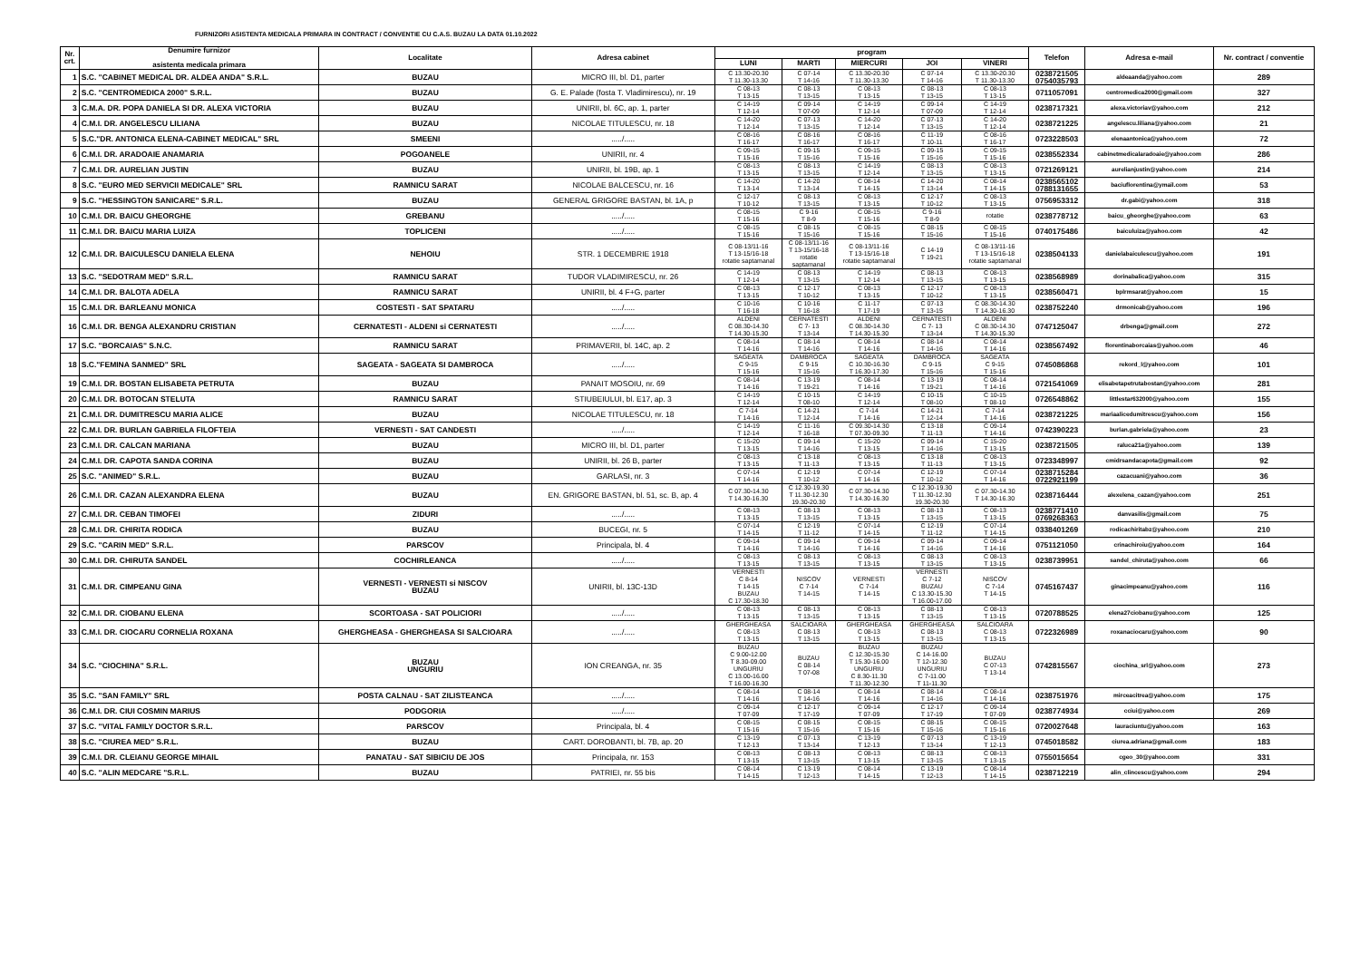FURNIZORI ASISTENTA MEDICALA PRIMARA IN CONTRACT / CONVENTIE CU C.A.S. BUZAU LA DATA 01.10.2022
| Nr. crt. | Denumire furnizor asistenta medicala primara | Localitate | Adresa cabinet | program | | | | | Telefon | Adresa e-mail | Nr. contract / conventie |
| --- | --- | --- | --- | --- | --- | --- | --- | --- | --- | --- | --- |
| | | | | LUNI | MARTI | MIERCURI | JOI | VINERI | | | |
| 1 | S.C. "CABINET MEDICAL DR. ALDEA ANDA" S.R.L. | BUZAU | MICRO III, bl. D1, parter | C 13.30-20.30 T 11.30-13.30 | C 07-14 T 14-16 | C 13.30-20.30 T 11.30-13.30 | C 07-14 T 14-16 | C 13.30-20.30 T 11.30-13.30 | 0238721505 0754035793 | aldeaanda@yahoo.com | 289 |
| 2 | S.C. "CENTROMEDICA 2000" S.R.L. | BUZAU | G. E. Palade (fosta T. Vladimirescu), nr. 19 | C 08-13 T 13-15 | C 08-13 T 13-15 | C 08-13 T 13-15 | C 08-13 T 13-15 | C 08-13 T 13-15 | 0711057091 | centromedica2000@gmail.com | 327 |
| 3 | C.M.A. DR. POPA DANIELA SI DR. ALEXA VICTORIA | BUZAU | UNIRII, bl. 6C, ap. 1, parter | C 14-19 T 12-14 | C 09-14 T 07-09 | C 14-19 T 12-14 | C 09-14 T 07-09 | C 14-19 T 12-14 | 0238717321 | alexa.victoriav@yahoo.com | 212 |
| 4 | C.M.I. DR. ANGELESCU LILIANA | BUZAU | NICOLAE TITULESCU, nr. 18 | C 14-20 T 12-14 | C 07-13 T 13-15 | C 14-20 T 12-14 | C 07-13 T 13-15 | C 14-20 T 12-14 | 0238721225 | angelescu.liliana@yahoo.com | 21 |
| 5 | S.C."DR. ANTONICA ELENA-CABINET MEDICAL" SRL | SMEENI | ...../..... | C 08-16 T 16-17 | C 08-16 T 16-17 | C 08-16 T 16-17 | C 11-19 T 10-11 | C 08-16 T 16-17 | 0723228503 | elenaantonica@yahoo.com | 72 |
| 6 | C.M.I. DR. ARADOAIE ANAMARIA | POGOANELE | UNIRII, nr. 4 | C 09-15 T 15-16 | C 09-15 T 15-16 | C 09-15 T 15-16 | C 09-15 T 15-16 | C 09-15 T 15-16 | 0238552334 | cabinetmedicalaradoaie@yahoo.com | 286 |
| 7 | C.M.I. DR. AURELIAN JUSTIN | BUZAU | UNIRII, bl. 19B, ap. 1 | C 08-13 T 13-15 | C 08-13 T 13-15 | C 14-19 T 12-14 | C 08-13 T 13-15 | C 08-13 T 13-15 | 0721269121 | aurelianjustin@yahoo.com | 214 |
| 8 | S.C. "EURO MED SERVICII MEDICALE" SRL | RAMNICU SARAT | NICOLAE BALCESCU, nr. 16 | C 14-20 T 13-14 | C 14-20 T 13-14 | C 08-14 T 14-15 | C 14-20 T 13-14 | C 08-14 T 14-15 | 0238565102 0788131655 | baciuflorentina@ymail.com | 53 |
| 9 | S.C. "HESSINGTON SANICARE" S.R.L. | BUZAU | GENERAL GRIGORE BASTAN, bl. 1A, p | C 12-17 T 10-12 | C 08-13 T 13-15 | C 08-13 T 13-15 | C 12-17 T 10-12 | C 08-13 T 13-15 | 0756953312 | dr.gabi@yahoo.com | 318 |
| 10 | C.M.I. DR. BAICU GHEORGHE | GREBANU | ...../..... | C 08-15 T 15-16 | C 9-16 T 8-9 | C 08-15 T 15-16 | C 9-16 T 8-9 | rotatie | 0238778712 | baicu_gheorghe@yahoo.com | 63 |
| 11 | C.M.I. DR. BAICU MARIA LUIZA | TOPLICENI | ...../..... | C 08-15 T 15-16 | C 08-15 T 15-16 | C 08-15 T 15-16 | C 08-15 T 15-16 | C 08-15 T 15-16 | 0740175486 | baiculuiza@yahoo.com | 42 |
| 12 | C.M.I. DR. BAICULESCU DANIELA ELENA | NEHOIU | STR. 1 DECEMBRIE 1918 | C 08-13/11-16 T 13-15/16-18 rotatie saptamanal | C 08-13/11-16 T 13-15/16-18 rotatie saptamanal | C 08-13/11-16 T 13-15/16-18 rotatie saptamanal | C 14-19 T 19-21 | C 08-13/11-16 T 13-15/16-18 rotatie saptamanal | 0238504133 | danielabaiculescu@yahoo.com | 191 |
| 13 | S.C. "SEDOTRAM MED" S.R.L. | RAMNICU SARAT | TUDOR VLADIMIRESCU, nr. 26 | C 14-19 T 12-14 | C 08-13 T 13-15 | C 14-19 T 12-14 | C 08-13 T 13-15 | C 08-13 T 13-15 | 0238568989 | dorinabalica@yahoo.com | 315 |
| 14 | C.M.I. DR. BALOTA ADELA | RAMNICU SARAT | UNIRII, bl. 4 F+G, parter | C 08-13 T 13-15 | C 12-17 T 10-12 | C 08-13 T 13-15 | C 12-17 T 10-12 | C 08-13 T 13-15 | 0238560471 | bplrmsarat@yahoo.com | 15 |
| 15 | C.M.I. DR. BARLEANU MONICA | COSTESTI - SAT SPATARU | ...../..... | C 10-16 T 16-18 | C 10-16 T 16-18 | C 11-17 T 17-19 | C 07-13 T 13-15 | C 08.30-14.30 T 14.30-16.30 | 0238752240 | drmonicab@yahoo.com | 196 |
| 16 | C.M.I. DR. BENGA ALEXANDRU CRISTIAN | CERNATESTI - ALDENI si CERNATESTI | ...../..... | ALDENI C 08.30-14.30 T 14.30-15.30 | CERNATESTI C 7- 13 T 13-14 | ALDENI C 08.30-14.30 T 14.30-15.30 | CERNATESTI C 7- 13 T 13-14 | ALDENI C 08.30-14.30 T 14.30-15.30 | 0747125047 | drbenga@gmail.com | 272 |
| 17 | S.C. "BORCAIAS" S.N.C. | RAMNICU SARAT | PRIMAVERII, bl. 14C, ap. 2 | C 08-14 T 14-16 | C 08-14 T 14-16 | C 08-14 T 14-16 | C 08-14 T 14-16 | C 08-14 T 14-16 | 0238567492 | florentinaborcaias@yahoo.com | 46 |
| 18 | S.C."FEMINA SANMED" SRL | SAGEATA - SAGEATA SI DAMBROCA | ...../..... | SAGEATA C 9-15 T 15-16 | DAMBROCA C 9-15 T 15-16 | SAGEATA C 10.30-16.30 T 16.30-17.30 | DAMBROCA C 9-15 T 15-16 | SAGEATA C 9-15 T 15-16 | 0745086868 | rekord_l@yahoo.com | 101 |
| 19 | C.M.I. DR. BOSTAN ELISABETA PETRUTA | BUZAU | PANAIT MOSOIU, nr. 69 | C 08-14 T 14-16 | C 13-19 T 19-21 | C 08-14 T 14-16 | C 13-19 T 19-21 | C 08-14 T 14-16 | 0721541069 | elisabetapetrutabostan@yahoo.com | 281 |
| 20 | C.M.I. DR. BOTOCAN STELUTA | RAMNICU SARAT | STIUBEIULUI, bl. E17, ap. 3 | C 14-19 T 12-14 | C 10-15 T 08-10 | C 14-19 T 12-14 | C 10-15 T 08-10 | C 10-15 T 08-10 | 0726548862 | littlestar632000@yahoo.com | 155 |
| 21 | C.M.I. DR. DUMITRESCU MARIA ALICE | BUZAU | NICOLAE TITULESCU, nr. 18 | C 7-14 T 14-16 | C 14-21 T 12-14 | C 7-14 T 14-16 | C 14-21 T 12-14 | C 7-14 T 14-16 | 0238721225 | mariaalicedumitrescu@yahoo.com | 156 |
| 22 | C.M.I. DR. BURLAN GABRIELA FILOFTEIA | VERNESTI - SAT CANDESTI | ...../..... | C 14-19 T 12-14 | C 11-16 T 16-18 | C 09.30-14.30 T 07.30-09.30 | C 13-18 T 11-13 | C 09-14 T 14-16 | 0742390223 | burlan.gabriela@yahoo.com | 23 |
| 23 | C.M.I. DR. CALCAN MARIANA | BUZAU | MICRO III, bl. D1, parter | C 15-20 T 13-15 | C 09-14 T 14-16 | C 15-20 T 13-15 | C 09-14 T 14-16 | C 15-20 T 13-15 | 0238721505 | raluca21a@yahoo.com | 139 |
| 24 | C.M.I. DR. CAPOTA SANDA CORINA | BUZAU | UNIRII, bl. 26 B, parter | C 08-13 T 13-15 | C 13-18 T 11-13 | C 08-13 T 13-15 | C 13-18 T 11-13 | C 08-13 T 13-15 | 0723348997 | cmidrsandacapota@gmail.com | 92 |
| 25 | S.C. "ANIMED" S.R.L. | BUZAU | GARLASI, nr. 3 | C 07-14 T 14-16 | C 12-19 T 10-12 | C 07-14 T 14-16 | C 12-19 T 10-12 | C 07-14 T 14-16 | 0238715284 0722921199 | cazacuani@yahoo.com | 36 |
| 26 | C.M.I. DR. CAZAN ALEXANDRA ELENA | BUZAU | EN. GRIGORE BASTAN, bl. 51, sc. B, ap. 4 | C 07.30-14.30 T 14.30-16.30 | C 12.30-19.30 T 11.30-12.30 19.30-20.30 | C 07.30-14.30 T 14.30-16.30 | C 12.30-19.30 T 11.30-12.30 19.30-20.30 | C 07.30-14.30 T 14.30-16.30 | 0238716444 | alexelena_cazan@yahoo.com | 251 |
| 27 | C.M.I. DR. CEBAN TIMOFEI | ZIDURI | ...../..... | C 08-13 T 13-15 | C 08-13 T 13-15 | C 08-13 T 13-15 | C 08-13 T 13-15 | C 08-13 T 13-15 | 0238771410 0769268363 | danvasilis@gmail.com | 75 |
| 28 | C.M.I. DR. CHIRITA RODICA | BUZAU | BUCEGI, nr. 5 | C 07-14 T 14-15 | C 12-19 T 11-12 | C 07-14 T 14-15 | C 12-19 T 11-12 | C 07-14 T 14-15 | 0338401269 | rodicachiritabz@yahoo.com | 210 |
| 29 | S.C. "CARIN MED" S.R.L. | PARSCOV | Principala, bl. 4 | C 09-14 T 14-16 | C 09-14 T 14-16 | C 09-14 T 14-16 | C 09-14 T 14-16 | C 09-14 T 14-16 | 0751121050 | crinachiroiu@yahoo.com | 164 |
| 30 | C.M.I. DR. CHIRUTA SANDEL | COCHIRLEANCA | ...../..... | C 08-13 T 13-15 | C 08-13 T 13-15 | C 08-13 T 13-15 | C 08-13 T 13-15 | C 08-13 T 13-15 | 0238739951 | sandel_chiruta@yahoo.com | 66 |
| 31 | C.M.I. DR. CIMPEANU GINA | VERNESTI - VERNESTI si NISCOV BUZAU | UNIRII, bl. 13C-13D | VERNESTI C 8-14 T 14-15 BUZAU C 17.30-18.30 | NISCOV C 7-14 T 14-15 | VERNESTI C 7-14 T 14-15 | VERNESTI C 7-12 BUZAU C 13.30-15.30 T 16.00-17.00 | NISCOV C 7-14 T 14-15 | 0745167437 | ginacimpeanu@yahoo.com | 116 |
| 32 | C.M.I. DR. CIOBANU ELENA | SCORTOASA - SAT POLICIORI | ...../..... | C 08-13 T 13-15 | C 08-13 T 13-15 | C 08-13 T 13-15 | C 08-13 T 13-15 | C 08-13 T 13-15 | 0720788525 | elena27ciobanu@yahoo.com | 125 |
| 33 | C.M.I. DR. CIOCARU CORNELIA ROXANA | GHERGHEASA - GHERGHEASA SI SALCIOARA | ...../..... | GHERGHEASA C 08-13 T 13-15 | SALCIOARA C 08-13 T 13-15 | GHERGHEASA C 08-13 T 13-15 | GHERGHEASA C 08-13 T 13-15 | SALCIOARA C 08-13 T 13-15 | 0722326989 | roxanaciocaru@yahoo.com | 90 |
| 34 | S.C. "CIOCHINA" S.R.L. | BUZAU UNGURIU | ION CREANGA, nr. 35 | BUZAU C 9.00-12.00 T 8.30-09.00 UNGURIU C 13.00-16.00 T 16.00-16.30 | BUZAU C 08-14 T 07-08 | BUZAU C 12.30-15.30 T 15.30-16.00 UNGURIU C 8.30-11.30 T 11.30-12.30 | BUZAU C 14-16.00 T 12-12.30 UNGURIU C 7-11.00 T 11-11.30 | BUZAU C 07-13 T 13-14 | 0742815567 | ciochina_srl@yahoo.com | 273 |
| 35 | S.C. "SAN FAMILY" SRL | POSTA CALNAU - SAT ZILISTEANCA | ...../..... | C 08-14 T 14-16 | C 08-14 T 14-16 | C 08-14 T 14-16 | C 08-14 T 14-16 | C 08-14 T 14-16 | 0238751976 | mirceacitrea@yahoo.com | 175 |
| 36 | C.M.I. DR. CIUI COSMIN MARIUS | PODGORIA | ...../..... | C 09-14 T 07-09 | C 12-17 T 17-19 | C 09-14 T 07-09 | C 12-17 T 17-19 | C 09-14 T 07-09 | 0238774934 | cciui@yahoo.com | 269 |
| 37 | S.C. "VITAL FAMILY DOCTOR S.R.L. | PARSCOV | Principala, bl. 4 | C 08-15 T 15-16 | C 08-15 T 15-16 | C 08-15 T 15-16 | C 08-15 T 15-16 | C 08-15 T 15-16 | 0720027648 | lauraciuntu@yahoo.com | 163 |
| 38 | S.C. "CIUREA MED" S.R.L. | BUZAU | CART. DOROBANTI, bl. 7B, ap. 20 | C 13-19 T 12-13 | C 07-13 T 13-14 | C 13-19 T 12-13 | C 07-13 T 13-14 | C 13-19 T 12-13 | 0745018582 | ciurea.adriana@gmail.com | 183 |
| 39 | C.M.I. DR. CLEIANU GEORGE MIHAIL | PANATAU - SAT SIBICIU DE JOS | Principala, nr. 153 | C 08-13 T 13-15 | C 08-13 T 13-15 | C 08-13 T 13-15 | C 08-13 T 13-15 | C 08-13 T 13-15 | 0755015654 | cgeo_30@yahoo.com | 331 |
| 40 | S.C. "ALIN MEDCARE "S.R.L. | BUZAU | PATRIEI, nr. 55 bis | C 08-14 T 14-15 | C 13-19 T 12-13 | C 08-14 T 14-15 | C 13-19 T 12-13 | C 08-14 T 14-15 | 0238712219 | alin_clincescu@yahoo.com | 294 |